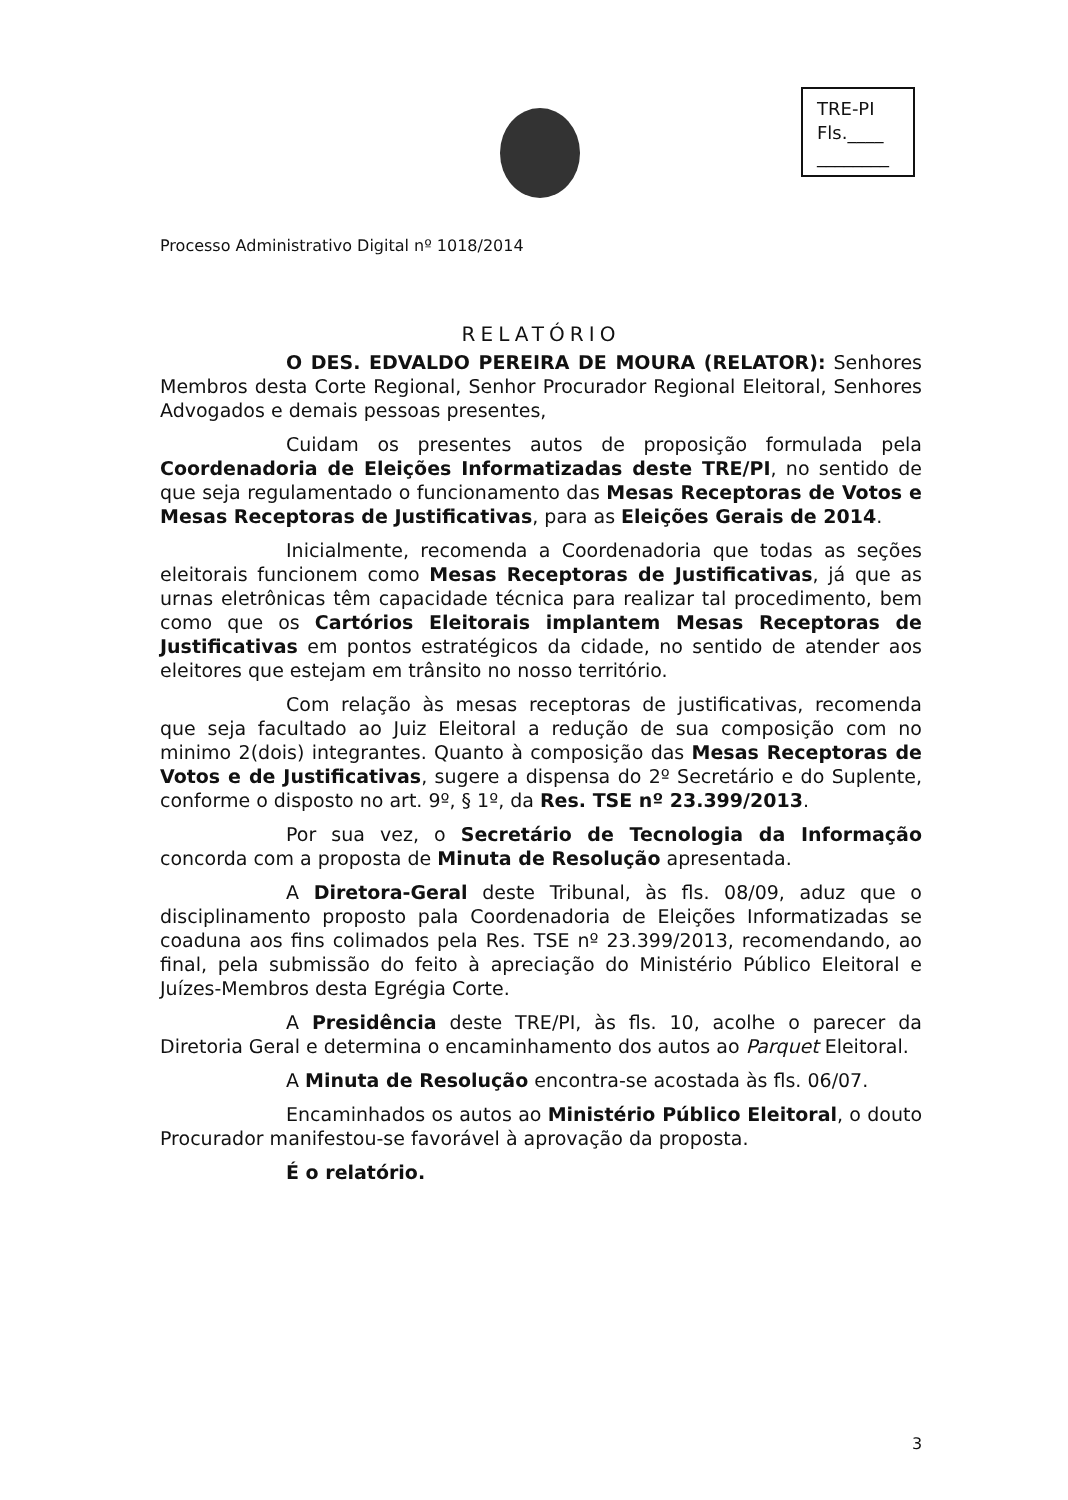TRE-PI
Fls.____
________
Processo Administrativo Digital nº 1018/2014
RELATÓRIO
O DES. EDVALDO PEREIRA DE MOURA (RELATOR): Senhores Membros desta Corte Regional, Senhor Procurador Regional Eleitoral, Senhores Advogados e demais pessoas presentes,
Cuidam os presentes autos de proposição formulada pela Coordenadoria de Eleições Informatizadas deste TRE/PI, no sentido de que seja regulamentado o funcionamento das Mesas Receptoras de Votos e Mesas Receptoras de Justificativas, para as Eleições Gerais de 2014.
Inicialmente, recomenda a Coordenadoria que todas as seções eleitorais funcionem como Mesas Receptoras de Justificativas, já que as urnas eletrônicas têm capacidade técnica para realizar tal procedimento, bem como que os Cartórios Eleitorais implantem Mesas Receptoras de Justificativas em pontos estratégicos da cidade, no sentido de atender aos eleitores que estejam em trânsito no nosso território.
Com relação às mesas receptoras de justificativas, recomenda que seja facultado ao Juiz Eleitoral a redução de sua composição com no minimo 2(dois) integrantes. Quanto à composição das Mesas Receptoras de Votos e de Justificativas, sugere a dispensa do 2º Secretário e do Suplente, conforme o disposto no art. 9º, § 1º, da Res. TSE nº 23.399/2013.
Por sua vez, o Secretário de Tecnologia da Informação concorda com a proposta de Minuta de Resolução apresentada.
A Diretora-Geral deste Tribunal, às fls. 08/09, aduz que o disciplinamento proposto pala Coordenadoria de Eleições Informatizadas se coaduna aos fins colimados pela Res. TSE nº 23.399/2013, recomendando, ao final, pela submissão do feito à apreciação do Ministério Público Eleitoral e Juízes-Membros desta Egrégia Corte.
A Presidência deste TRE/PI, às fls. 10, acolhe o parecer da Diretoria Geral e determina o encaminhamento dos autos ao Parquet Eleitoral.
A Minuta de Resolução encontra-se acostada às fls. 06/07.
Encaminhados os autos ao Ministério Público Eleitoral, o douto Procurador manifestou-se favorável à aprovação da proposta.
É o relatório.
3